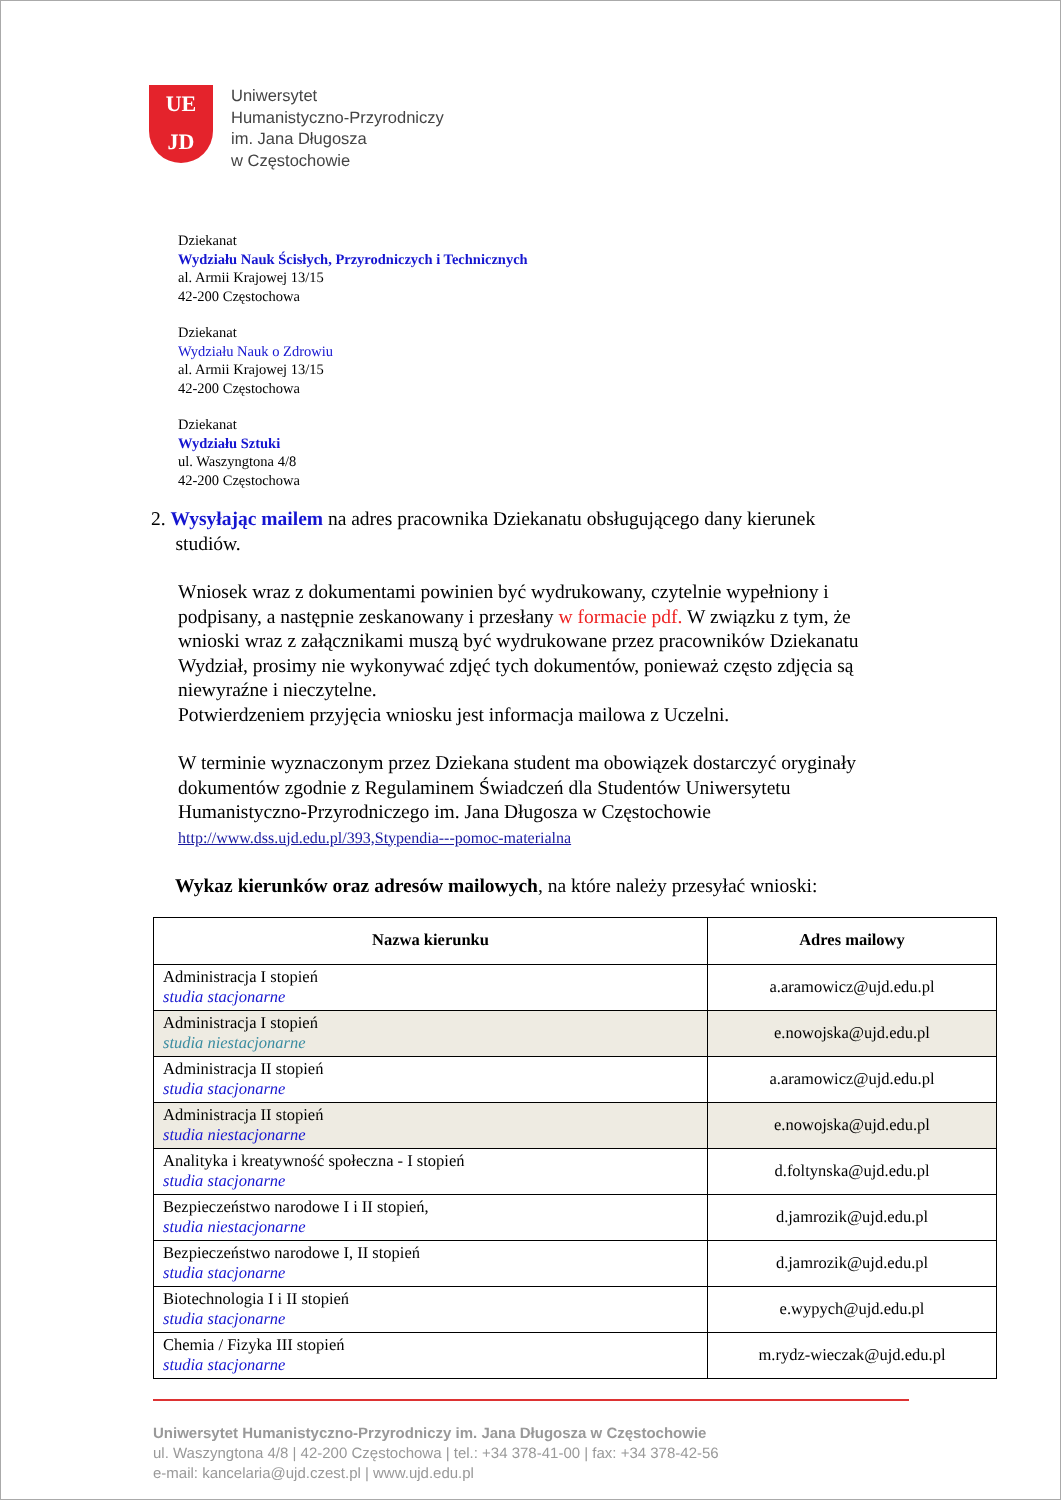UE
JD
Uniwersytet
Humanistyczno-Przyrodniczy
im. Jana Długosza
w Częstochowie
Dziekanat
Wydziału Nauk Ścisłych, Przyrodniczych i Technicznych
al. Armii Krajowej 13/15
42-200 Częstochowa
Dziekanat
Wydziału Nauk o Zdrowiu
al. Armii Krajowej 13/15
42-200 Częstochowa
Dziekanat
Wydziału Sztuki
ul. Waszyngtona 4/8
42-200 Częstochowa
2. Wysyłając mailem na adres pracownika Dziekanatu obsługującego dany kierunek
studiów.
Wniosek wraz z dokumentami powinien być wydrukowany, czytelnie wypełniony i podpisany, a następnie zeskanowany i przesłany w formacie pdf. W związku z tym, że wnioski wraz z załącznikami muszą być wydrukowane przez pracowników Dziekanatu Wydział, prosimy nie wykonywać zdjęć tych dokumentów, ponieważ często zdjęcia są niewyraźne i nieczytelne.
Potwierdzeniem przyjęcia wniosku jest informacja mailowa z Uczelni.
W terminie wyznaczonym przez Dziekana student ma obowiązek dostarczyć oryginały dokumentów zgodnie z Regulaminem Świadczeń dla Studentów Uniwersytetu Humanistyczno-Przyrodniczego im. Jana Długosza w Częstochowie
http://www.dss.ujd.edu.pl/393,Stypendia---pomoc-materialna
Wykaz kierunków oraz adresów mailowych, na które należy przesyłać wnioski:
| Nazwa kierunku | Adres mailowy |
| --- | --- |
| Administracja I stopień studia stacjonarne | a.aramowicz@ujd.edu.pl |
| Administracja I stopień studia niestacjonarne | e.nowojska@ujd.edu.pl |
| Administracja II stopień studia stacjonarne | a.aramowicz@ujd.edu.pl |
| Administracja II stopień studia niestacjonarne | e.nowojska@ujd.edu.pl |
| Analityka i kreatywność społeczna - I stopień studia stacjonarne | d.foltynska@ujd.edu.pl |
| Bezpieczeństwo narodowe I i II stopień, studia niestacjonarne | d.jamrozik@ujd.edu.pl |
| Bezpieczeństwo narodowe I, II stopień studia stacjonarne | d.jamrozik@ujd.edu.pl |
| Biotechnologia I i II stopień studia stacjonarne | e.wypych@ujd.edu.pl |
| Chemia / Fizyka III stopień studia stacjonarne | m.rydz-wieczak@ujd.edu.pl |
Uniwersytet Humanistyczno-Przyrodniczy im. Jana Długosza w Częstochowie
ul. Waszyngtona 4/8 | 42-200 Częstochowa | tel.: +34 378-41-00 | fax: +34 378-42-56
e-mail: kancelaria@ujd.czest.pl | www.ujd.edu.pl